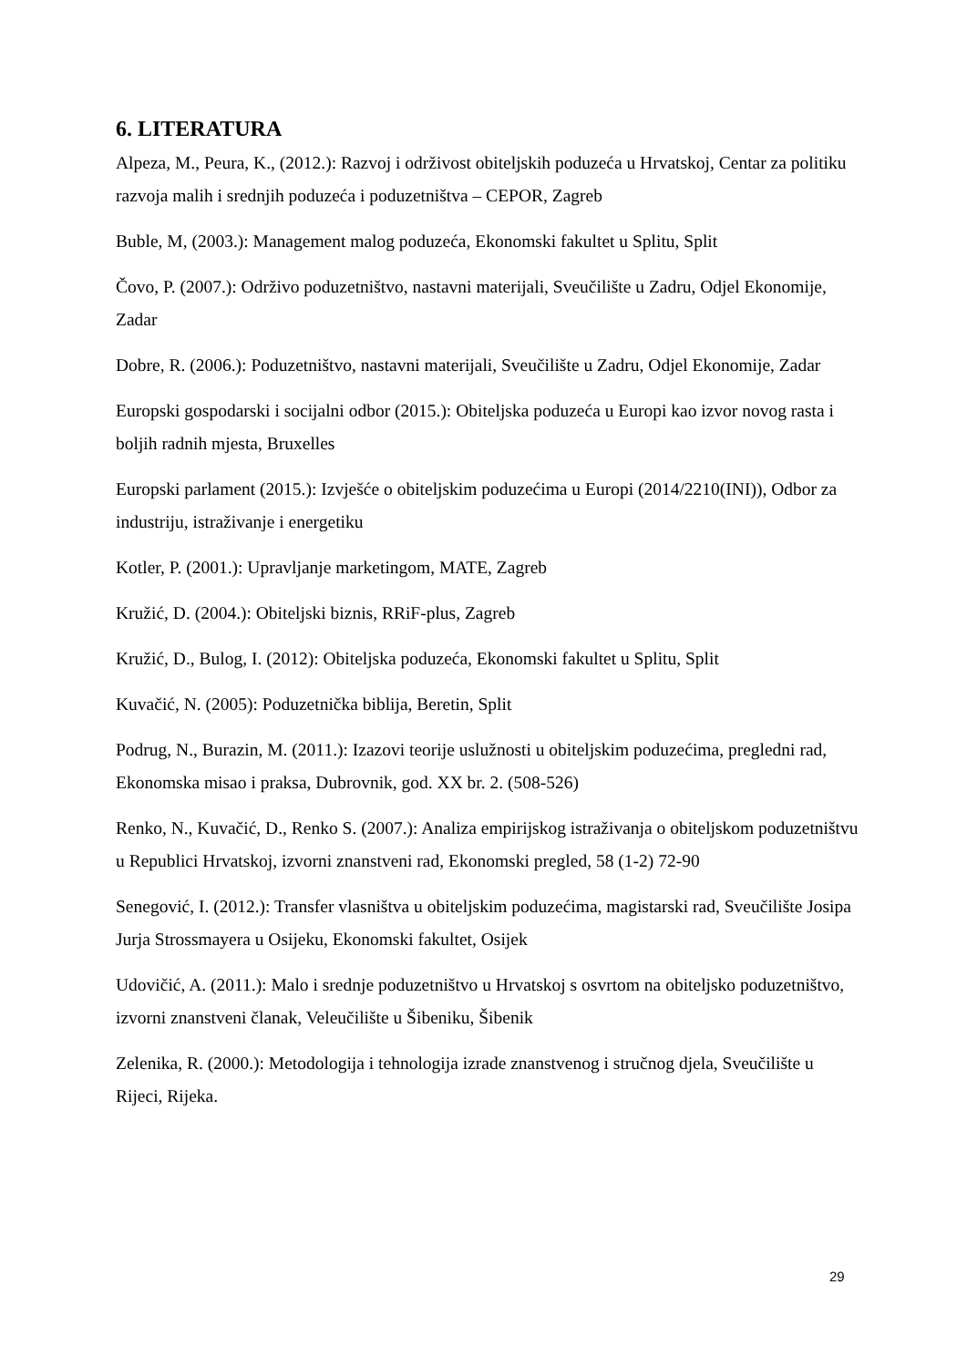6. LITERATURA
Alpeza, M., Peura, K., (2012.): Razvoj i održivost obiteljskih poduzeća u Hrvatskoj, Centar za politiku razvoja malih i srednjih poduzeća i poduzetništva – CEPOR, Zagreb
Buble, M, (2003.): Management malog poduzeća, Ekonomski fakultet u Splitu, Split
Čovo, P. (2007.): Održivo poduzetništvo, nastavni materijali, Sveučilište u Zadru, Odjel Ekonomije, Zadar
Dobre, R. (2006.): Poduzetništvo, nastavni materijali, Sveučilište u Zadru, Odjel Ekonomije, Zadar
Europski gospodarski i socijalni odbor (2015.): Obiteljska poduzeća u Europi kao izvor novog rasta i boljih radnih mjesta, Bruxelles
Europski parlament (2015.): Izvješće o obiteljskim poduzećima u Europi (2014/2210(INI)), Odbor za industriju, istraživanje i energetiku
Kotler, P. (2001.): Upravljanje marketingom, MATE, Zagreb
Kružić, D. (2004.): Obiteljski biznis, RRiF-plus, Zagreb
Kružić, D., Bulog, I. (2012): Obiteljska poduzeća, Ekonomski fakultet u Splitu, Split
Kuvačić, N. (2005): Poduzetnička biblija, Beretin, Split
Podrug, N., Burazin, M. (2011.): Izazovi teorije uslužnosti u obiteljskim poduzećima, pregledni rad, Ekonomska misao i praksa, Dubrovnik, god. XX br. 2. (508-526)
Renko, N., Kuvačić, D., Renko S. (2007.): Analiza empirijskog istraživanja o obiteljskom poduzetništvu u Republici Hrvatskoj, izvorni znanstveni rad, Ekonomski pregled, 58 (1-2) 72-90
Senegović, I. (2012.): Transfer vlasništva u obiteljskim poduzećima, magistarski rad, Sveučilište Josipa Jurja Strossmayera u Osijeku, Ekonomski fakultet, Osijek
Udovičić, A. (2011.): Malo i srednje poduzetništvo u Hrvatskoj s osvrtom na obiteljsko poduzetništvo, izvorni znanstveni članak, Veleučilište u Šibeniku, Šibenik
Zelenika, R. (2000.): Metodologija i tehnologija izrade znanstvenog i stručnog djela, Sveučilište u Rijeci, Rijeka.
29